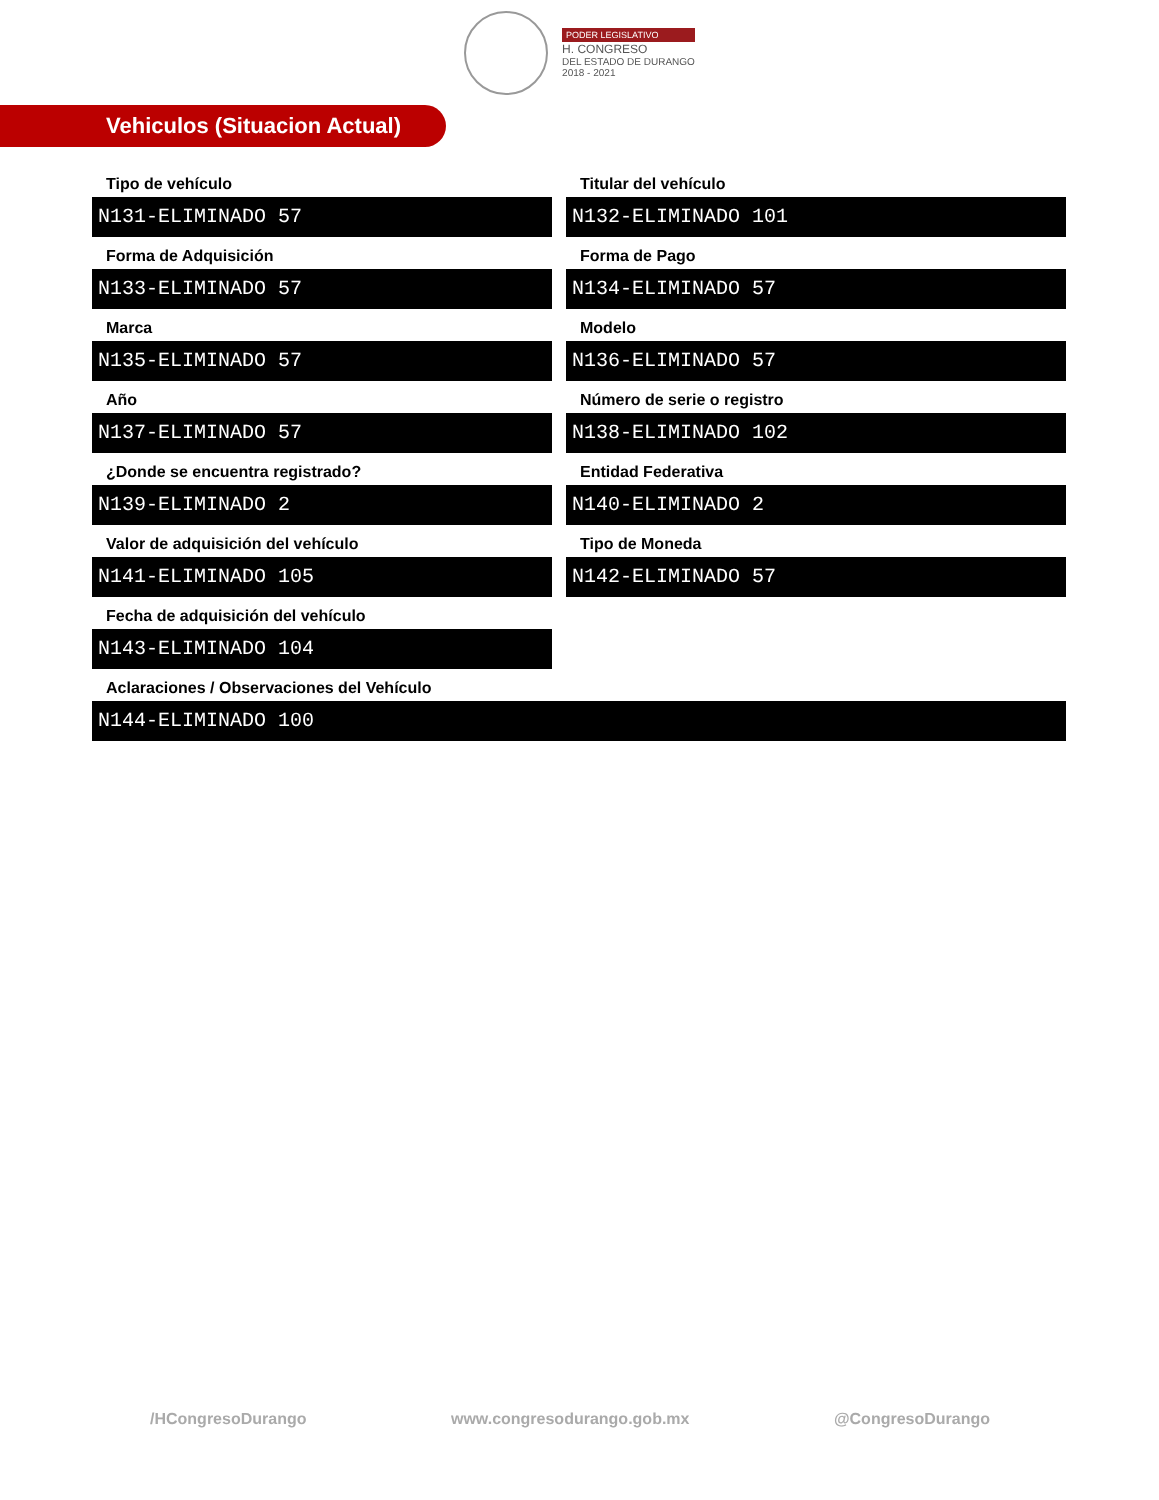PODER LEGISLATIVO
H. CONGRESO
DEL ESTADO DE DURANGO
2018 - 2021
Vehiculos (Situacion Actual)
Tipo de vehículo
N131-ELIMINADO 57
Titular del vehículo
N132-ELIMINADO 101
Forma de Adquisición
N133-ELIMINADO 57
Forma de Pago
N134-ELIMINADO 57
Marca
N135-ELIMINADO 57
Modelo
N136-ELIMINADO 57
Año
N137-ELIMINADO 57
Número de serie o registro
N138-ELIMINADO 102
¿Donde se encuentra registrado?
N139-ELIMINADO 2
Entidad Federativa
N140-ELIMINADO 2
Valor de adquisición del vehículo
N141-ELIMINADO 105
Tipo de Moneda
N142-ELIMINADO 57
Fecha de adquisición del vehículo
N143-ELIMINADO 104
Aclaraciones / Observaciones del Vehículo
N144-ELIMINADO 100
/HCongresoDurango www.congresodurango.gob.mx @CongresoDurango